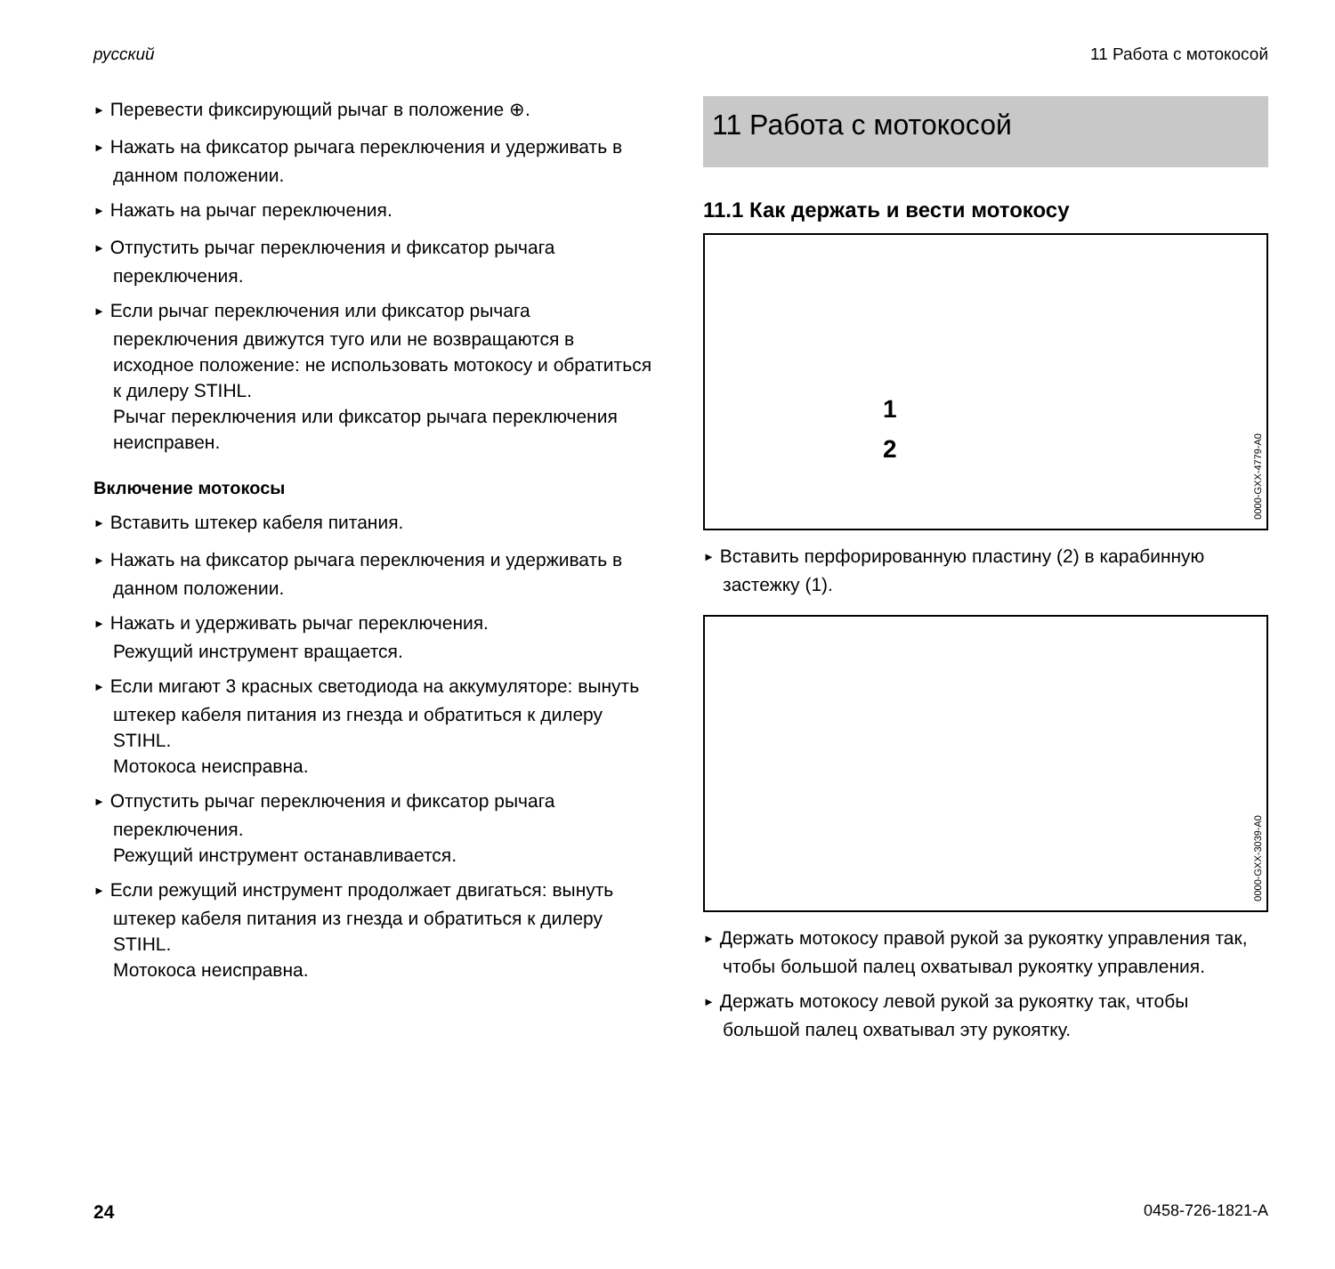русский 11 Работа с мотокосой
► Перевести фиксирующий рычаг в положение ⊕.
► Нажать на фиксатор рычага переключения и удерживать в данном положении.
► Нажать на рычаг переключения.
► Отпустить рычаг переключения и фиксатор рычага переключения.
► Если рычаг переключения или фиксатор рычага переключения движутся туго или не возвращаются в исходное положение: не использовать мотокосу и обратиться к дилеру STIHL.
Рычаг переключения или фиксатор рычага переключения неисправен.
Включение мотокосы
► Вставить штекер кабеля питания.
► Нажать на фиксатор рычага переключения и удерживать в данном положении.
► Нажать и удерживать рычаг переключения.
Режущий инструмент вращается.
► Если мигают 3 красных светодиода на аккумуляторе: вынуть штекер кабеля питания из гнезда и обратиться к дилеру STIHL.
Мотокоса неисправна.
► Отпустить рычаг переключения и фиксатор рычага переключения.
Режущий инструмент останавливается.
► Если режущий инструмент продолжает двигаться: вынуть штекер кабеля питания из гнезда и обратиться к дилеру STIHL.
Мотокоса неисправна.
11 Работа с мотокосой
11.1 Как держать и вести мотокосу
1
2
0000-GXX-4779-A0
► Вставить перфорированную пластину (2) в карабинную застежку (1).
0000-GXX-3039-A0
► Держать мотокосу правой рукой за рукоятку управления так, чтобы большой палец охватывал рукоятку управления.
► Держать мотокосу левой рукой за рукоятку так, чтобы большой палец охватывал эту рукоятку.
24 0458-726-1821-A